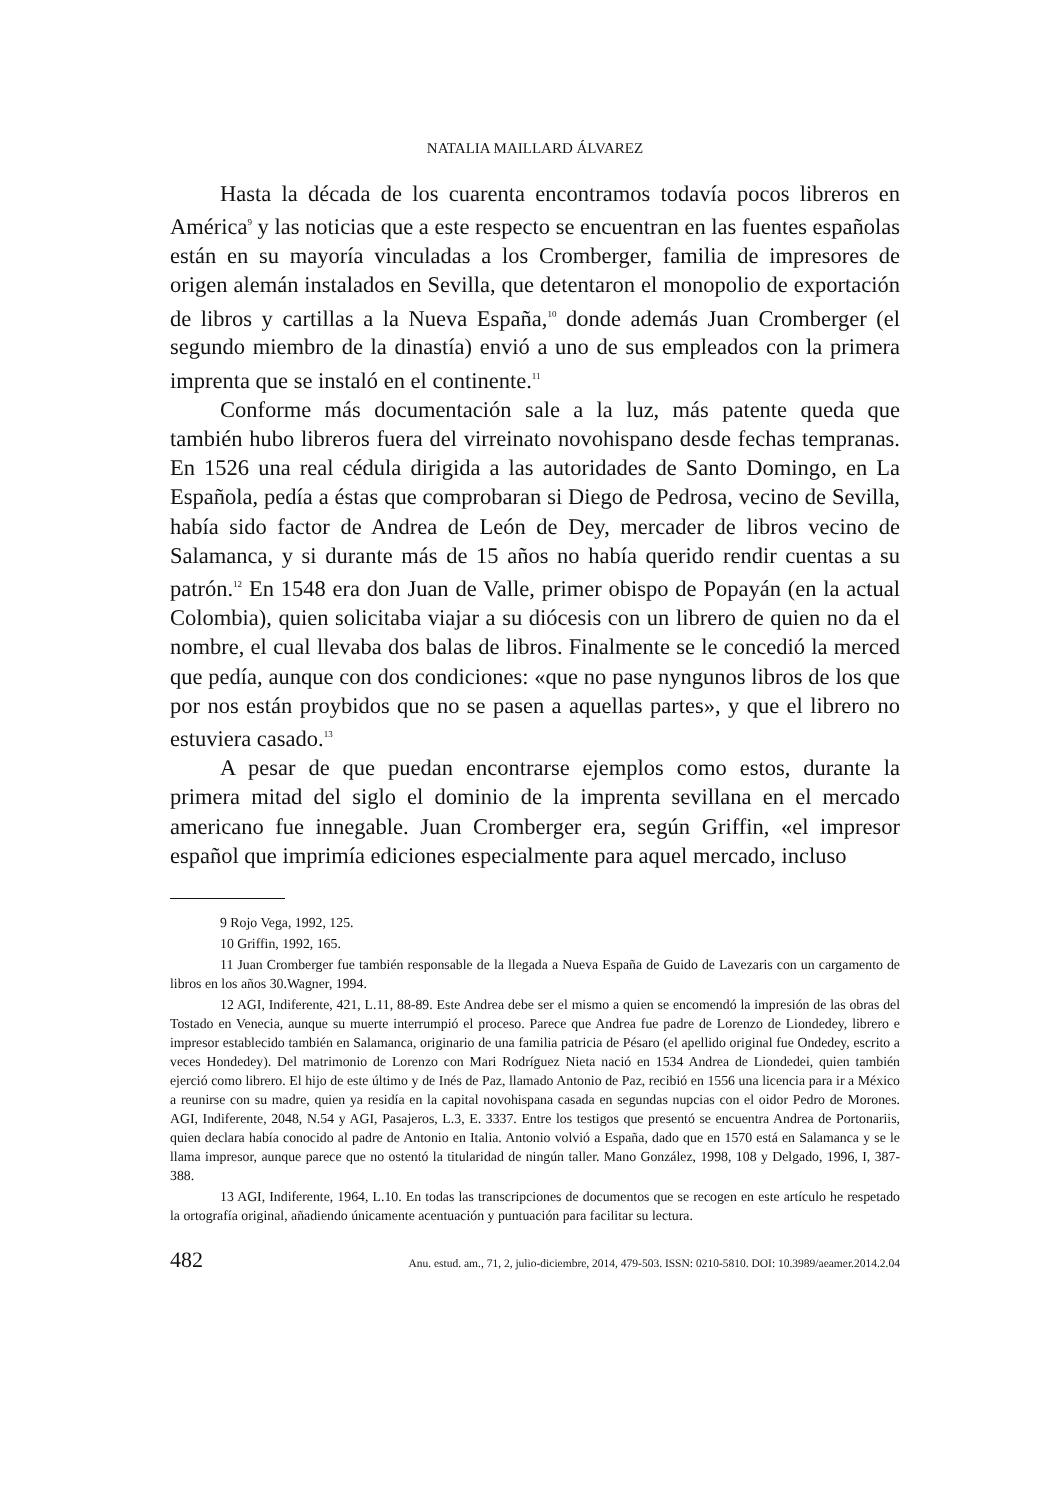NATALIA MAILLARD ÁLVAREZ
Hasta la década de los cuarenta encontramos todavía pocos libreros en América<sup>9</sup> y las noticias que a este respecto se encuentran en las fuentes españolas están en su mayoría vinculadas a los Cromberger, familia de impresores de origen alemán instalados en Sevilla, que detentaron el monopolio de exportación de libros y cartillas a la Nueva España,<sup>10</sup> donde además Juan Cromberger (el segundo miembro de la dinastía) envió a uno de sus empleados con la primera imprenta que se instaló en el continente.<sup>11</sup>
Conforme más documentación sale a la luz, más patente queda que también hubo libreros fuera del virreinato novohispano desde fechas tempranas. En 1526 una real cédula dirigida a las autoridades de Santo Domingo, en La Española, pedía a éstas que comprobaran si Diego de Pedrosa, vecino de Sevilla, había sido factor de Andrea de León de Dey, mercader de libros vecino de Salamanca, y si durante más de 15 años no había querido rendir cuentas a su patrón.<sup>12</sup> En 1548 era don Juan de Valle, primer obispo de Popayán (en la actual Colombia), quien solicitaba viajar a su diócesis con un librero de quien no da el nombre, el cual llevaba dos balas de libros. Finalmente se le concedió la merced que pedía, aunque con dos condiciones: «que no pase nyngunos libros de los que por nos están proybidos que no se pasen a aquellas partes», y que el librero no estuviera casado.<sup>13</sup>
A pesar de que puedan encontrarse ejemplos como estos, durante la primera mitad del siglo el dominio de la imprenta sevillana en el mercado americano fue innegable. Juan Cromberger era, según Griffin, «el impresor español que imprimía ediciones especialmente para aquel mercado, incluso
9 Rojo Vega, 1992, 125.
10 Griffin, 1992, 165.
11 Juan Cromberger fue también responsable de la llegada a Nueva España de Guido de Lavezaris con un cargamento de libros en los años 30.Wagner, 1994.
12 AGI, Indiferente, 421, L.11, 88-89. Este Andrea debe ser el mismo a quien se encomendó la impresión de las obras del Tostado en Venecia, aunque su muerte interrumpió el proceso. Parece que Andrea fue padre de Lorenzo de Liondedey, librero e impresor establecido también en Salamanca, originario de una familia patricia de Pésaro (el apellido original fue Ondedey, escrito a veces Hondedey). Del matrimonio de Lorenzo con Mari Rodríguez Nieta nació en 1534 Andrea de Liondedei, quien también ejerció como librero. El hijo de este último y de Inés de Paz, llamado Antonio de Paz, recibió en 1556 una licencia para ir a México a reunirse con su madre, quien ya residía en la capital novohispana casada en segundas nupcias con el oidor Pedro de Morones. AGI, Indiferente, 2048, N.54 y AGI, Pasajeros, L.3, E. 3337. Entre los testigos que presentó se encuentra Andrea de Portonariis, quien declara había conocido al padre de Antonio en Italia. Antonio volvió a España, dado que en 1570 está en Salamanca y se le llama impresor, aunque parece que no ostentó la titularidad de ningún taller. Mano González, 1998, 108 y Delgado, 1996, I, 387-388.
13 AGI, Indiferente, 1964, L.10. En todas las transcripciones de documentos que se recogen en este artículo he respetado la ortografía original, añadiendo únicamente acentuación y puntuación para facilitar su lectura.
482 Anu. estud. am., 71, 2, julio-diciembre, 2014, 479-503. ISSN: 0210-5810. DOI: 10.3989/aeamer.2014.2.04